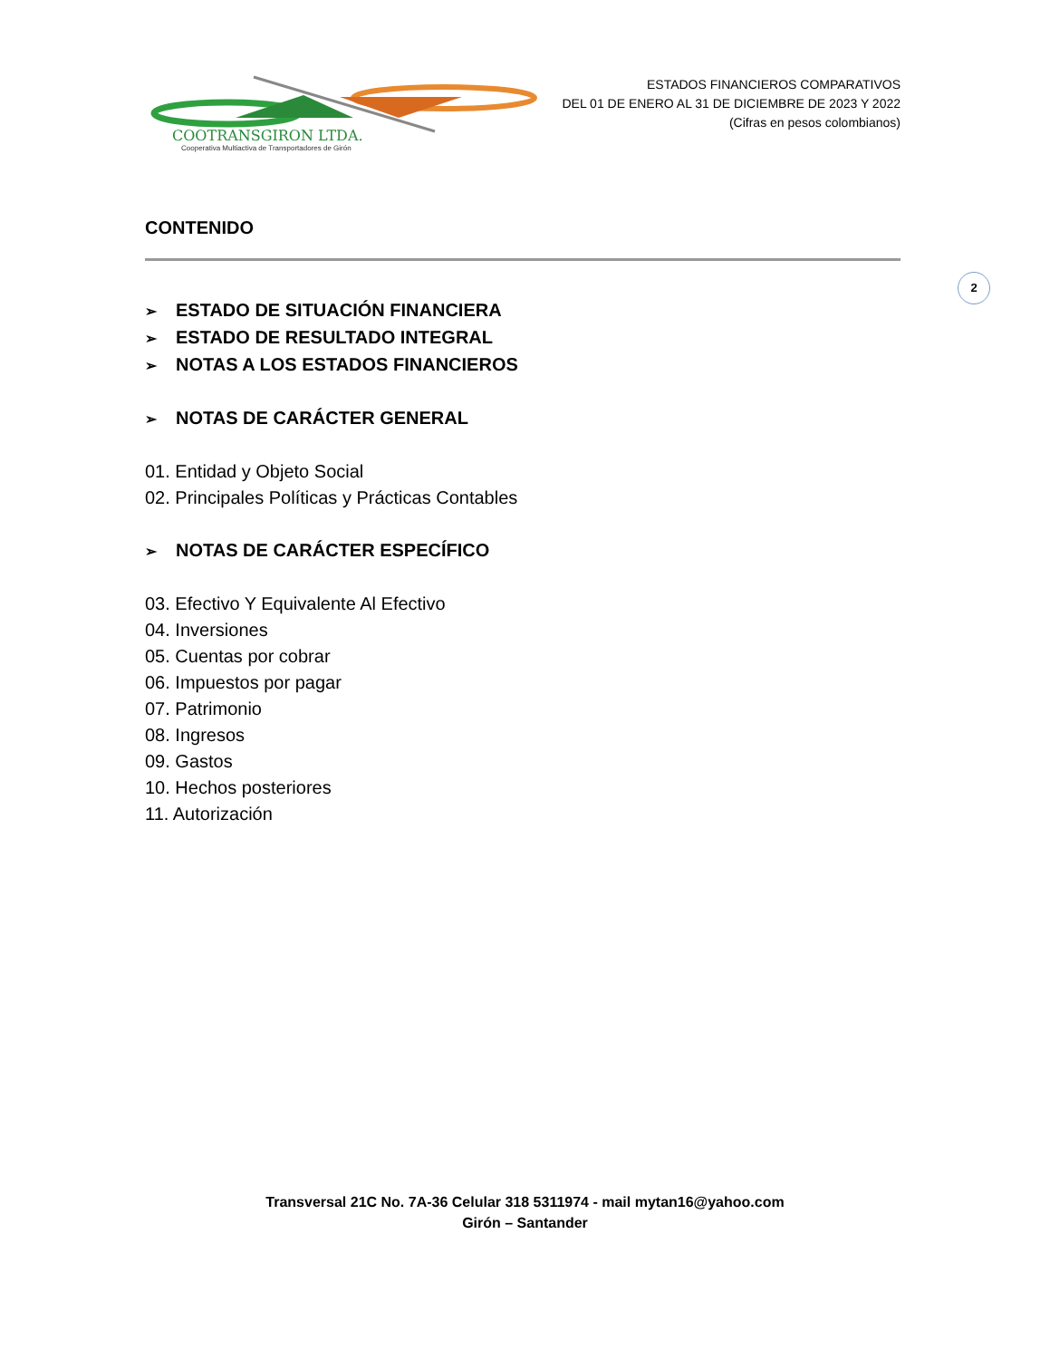COOTRANSGIRON LTDA.
Cooperativa Multiactiva de Transportadores de Girón
ESTADOS FINANCIEROS COMPARATIVOS
DEL 01 DE ENERO AL 31 DE DICIEMBRE DE 2023 Y 2022
(Cifras en pesos colombianos)
2
CONTENIDO
➢ ESTADO DE SITUACIÓN FINANCIERA
➢ ESTADO DE RESULTADO INTEGRAL
➢ NOTAS A LOS ESTADOS FINANCIEROS
➢ NOTAS DE CARÁCTER GENERAL
01. Entidad y Objeto Social
02. Principales Políticas y Prácticas Contables
➢ NOTAS DE CARÁCTER ESPECÍFICO
03. Efectivo Y Equivalente Al Efectivo
04. Inversiones
05. Cuentas por cobrar
06. Impuestos por pagar
07. Patrimonio
08. Ingresos
09. Gastos
10. Hechos posteriores
11. Autorización
Transversal 21C No. 7A-36 Celular 318 5311974 - mail mytan16@yahoo.com
Girón – Santander